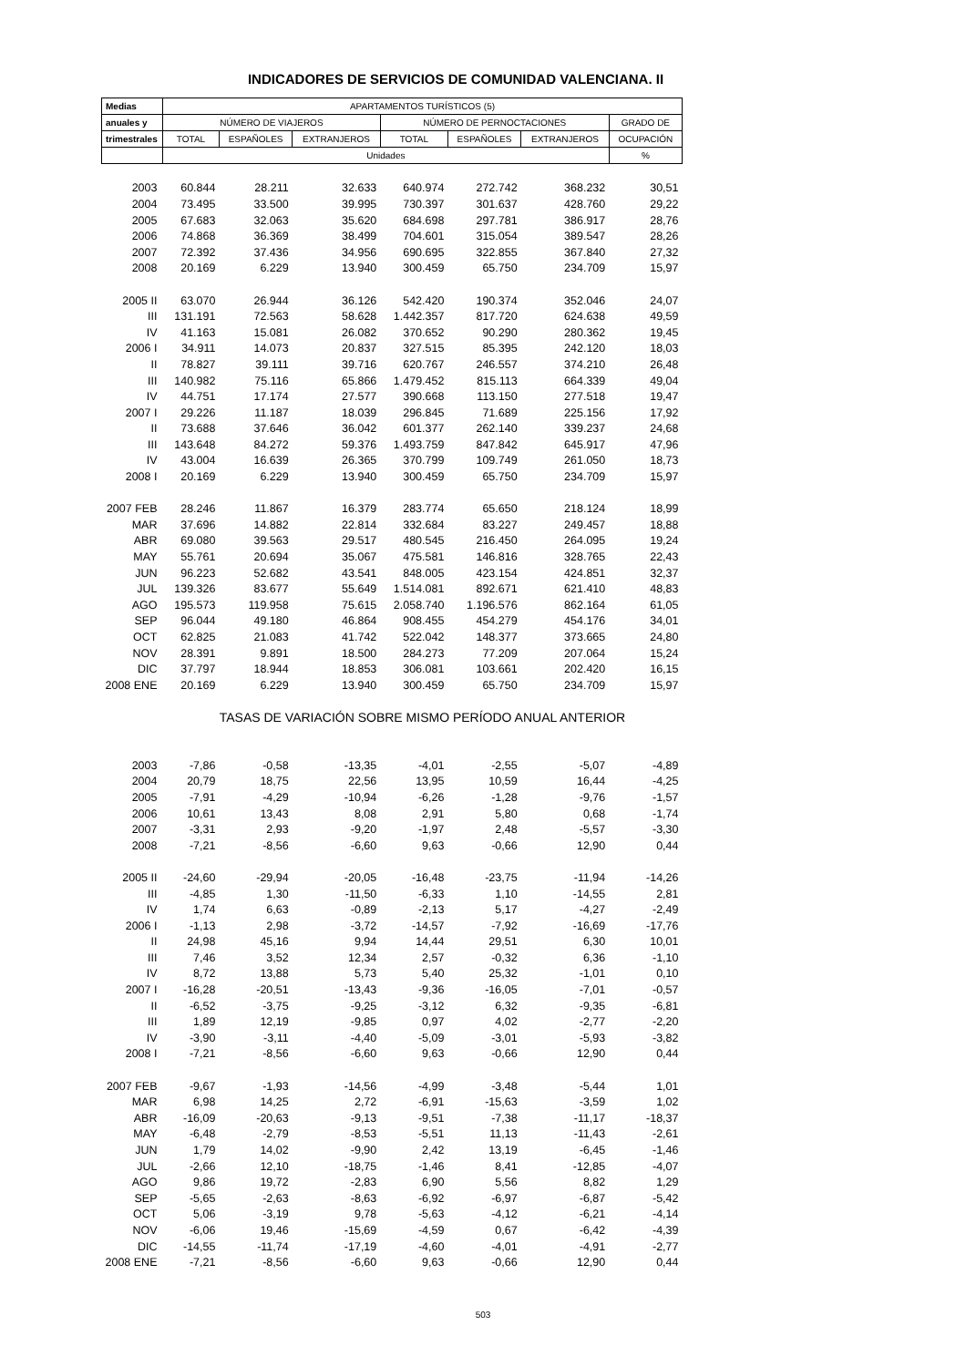INDICADORES DE SERVICIOS DE COMUNIDAD VALENCIANA. II
| Medias | APARTAMENTOS TURÍSTICOS (5) | | | | | | |
| --- | --- | --- | --- | --- | --- | --- | --- |
| anuales y | NÚMERO DE VIAJEROS | | | NÚMERO DE PERNOCTACIONES | | | GRADO DE |
| trimestrales | TOTAL | ESPAÑOLES | EXTRANJEROS | TOTAL | ESPAÑOLES | EXTRANJEROS | OCUPACIÓN |
| | Unidades | | | | | | % |
| 2003 | 60.844 | 28.211 | 32.633 | 640.974 | 272.742 | 368.232 | 30,51 |
| 2004 | 73.495 | 33.500 | 39.995 | 730.397 | 301.637 | 428.760 | 29,22 |
| 2005 | 67.683 | 32.063 | 35.620 | 684.698 | 297.781 | 386.917 | 28,76 |
| 2006 | 74.868 | 36.369 | 38.499 | 704.601 | 315.054 | 389.547 | 28,26 |
| 2007 | 72.392 | 37.436 | 34.956 | 690.695 | 322.855 | 367.840 | 27,32 |
| 2008 | 20.169 | 6.229 | 13.940 | 300.459 | 65.750 | 234.709 | 15,97 |
| 2005 II | 63.070 | 26.944 | 36.126 | 542.420 | 190.374 | 352.046 | 24,07 |
| III | 131.191 | 72.563 | 58.628 | 1.442.357 | 817.720 | 624.638 | 49,59 |
| IV | 41.163 | 15.081 | 26.082 | 370.652 | 90.290 | 280.362 | 19,45 |
| 2006 I | 34.911 | 14.073 | 20.837 | 327.515 | 85.395 | 242.120 | 18,03 |
| II | 78.827 | 39.111 | 39.716 | 620.767 | 246.557 | 374.210 | 26,48 |
| III | 140.982 | 75.116 | 65.866 | 1.479.452 | 815.113 | 664.339 | 49,04 |
| IV | 44.751 | 17.174 | 27.577 | 390.668 | 113.150 | 277.518 | 19,47 |
| 2007 I | 29.226 | 11.187 | 18.039 | 296.845 | 71.689 | 225.156 | 17,92 |
| II | 73.688 | 37.646 | 36.042 | 601.377 | 262.140 | 339.237 | 24,68 |
| III | 143.648 | 84.272 | 59.376 | 1.493.759 | 847.842 | 645.917 | 47,96 |
| IV | 43.004 | 16.639 | 26.365 | 370.799 | 109.749 | 261.050 | 18,73 |
| 2008 I | 20.169 | 6.229 | 13.940 | 300.459 | 65.750 | 234.709 | 15,97 |
| 2007 FEB | 28.246 | 11.867 | 16.379 | 283.774 | 65.650 | 218.124 | 18,99 |
| MAR | 37.696 | 14.882 | 22.814 | 332.684 | 83.227 | 249.457 | 18,88 |
| ABR | 69.080 | 39.563 | 29.517 | 480.545 | 216.450 | 264.095 | 19,24 |
| MAY | 55.761 | 20.694 | 35.067 | 475.581 | 146.816 | 328.765 | 22,43 |
| JUN | 96.223 | 52.682 | 43.541 | 848.005 | 423.154 | 424.851 | 32,37 |
| JUL | 139.326 | 83.677 | 55.649 | 1.514.081 | 892.671 | 621.410 | 48,83 |
| AGO | 195.573 | 119.958 | 75.615 | 2.058.740 | 1.196.576 | 862.164 | 61,05 |
| SEP | 96.044 | 49.180 | 46.864 | 908.455 | 454.279 | 454.176 | 34,01 |
| OCT | 62.825 | 21.083 | 41.742 | 522.042 | 148.377 | 373.665 | 24,80 |
| NOV | 28.391 | 9.891 | 18.500 | 284.273 | 77.209 | 207.064 | 15,24 |
| DIC | 37.797 | 18.944 | 18.853 | 306.081 | 103.661 | 202.420 | 16,15 |
| 2008 ENE | 20.169 | 6.229 | 13.940 | 300.459 | 65.750 | 234.709 | 15,97 |
| | TASAS DE VARIACIÓN SOBRE MISMO PERÍODO ANUAL ANTERIOR | | | | | | |
| 2003 | -7,86 | -0,58 | -13,35 | -4,01 | -2,55 | -5,07 | -4,89 |
| 2004 | 20,79 | 18,75 | 22,56 | 13,95 | 10,59 | 16,44 | -4,25 |
| 2005 | -7,91 | -4,29 | -10,94 | -6,26 | -1,28 | -9,76 | -1,57 |
| 2006 | 10,61 | 13,43 | 8,08 | 2,91 | 5,80 | 0,68 | -1,74 |
| 2007 | -3,31 | 2,93 | -9,20 | -1,97 | 2,48 | -5,57 | -3,30 |
| 2008 | -7,21 | -8,56 | -6,60 | 9,63 | -0,66 | 12,90 | 0,44 |
| 2005 II | -24,60 | -29,94 | -20,05 | -16,48 | -23,75 | -11,94 | -14,26 |
| III | -4,85 | 1,30 | -11,50 | -6,33 | 1,10 | -14,55 | 2,81 |
| IV | 1,74 | 6,63 | -0,89 | -2,13 | 5,17 | -4,27 | -2,49 |
| 2006 I | -1,13 | 2,98 | -3,72 | -14,57 | -7,92 | -16,69 | -17,76 |
| II | 24,98 | 45,16 | 9,94 | 14,44 | 29,51 | 6,30 | 10,01 |
| III | 7,46 | 3,52 | 12,34 | 2,57 | -0,32 | 6,36 | -1,10 |
| IV | 8,72 | 13,88 | 5,73 | 5,40 | 25,32 | -1,01 | 0,10 |
| 2007 I | -16,28 | -20,51 | -13,43 | -9,36 | -16,05 | -7,01 | -0,57 |
| II | -6,52 | -3,75 | -9,25 | -3,12 | 6,32 | -9,35 | -6,81 |
| III | 1,89 | 12,19 | -9,85 | 0,97 | 4,02 | -2,77 | -2,20 |
| IV | -3,90 | -3,11 | -4,40 | -5,09 | -3,01 | -5,93 | -3,82 |
| 2008 I | -7,21 | -8,56 | -6,60 | 9,63 | -0,66 | 12,90 | 0,44 |
| 2007 FEB | -9,67 | -1,93 | -14,56 | -4,99 | -3,48 | -5,44 | 1,01 |
| MAR | 6,98 | 14,25 | 2,72 | -6,91 | -15,63 | -3,59 | 1,02 |
| ABR | -16,09 | -20,63 | -9,13 | -9,51 | -7,38 | -11,17 | -18,37 |
| MAY | -6,48 | -2,79 | -8,53 | -5,51 | 11,13 | -11,43 | -2,61 |
| JUN | 1,79 | 14,02 | -9,90 | 2,42 | 13,19 | -6,45 | -1,46 |
| JUL | -2,66 | 12,10 | -18,75 | -1,46 | 8,41 | -12,85 | -4,07 |
| AGO | 9,86 | 19,72 | -2,83 | 6,90 | 5,56 | 8,82 | 1,29 |
| SEP | -5,65 | -2,63 | -8,63 | -6,92 | -6,97 | -6,87 | -5,42 |
| OCT | 5,06 | -3,19 | 9,78 | -5,63 | -4,12 | -6,21 | -4,14 |
| NOV | -6,06 | 19,46 | -15,69 | -4,59 | 0,67 | -6,42 | -4,39 |
| DIC | -14,55 | -11,74 | -17,19 | -4,60 | -4,01 | -4,91 | -2,77 |
| 2008 ENE | -7,21 | -8,56 | -6,60 | 9,63 | -0,66 | 12,90 | 0,44 |
503